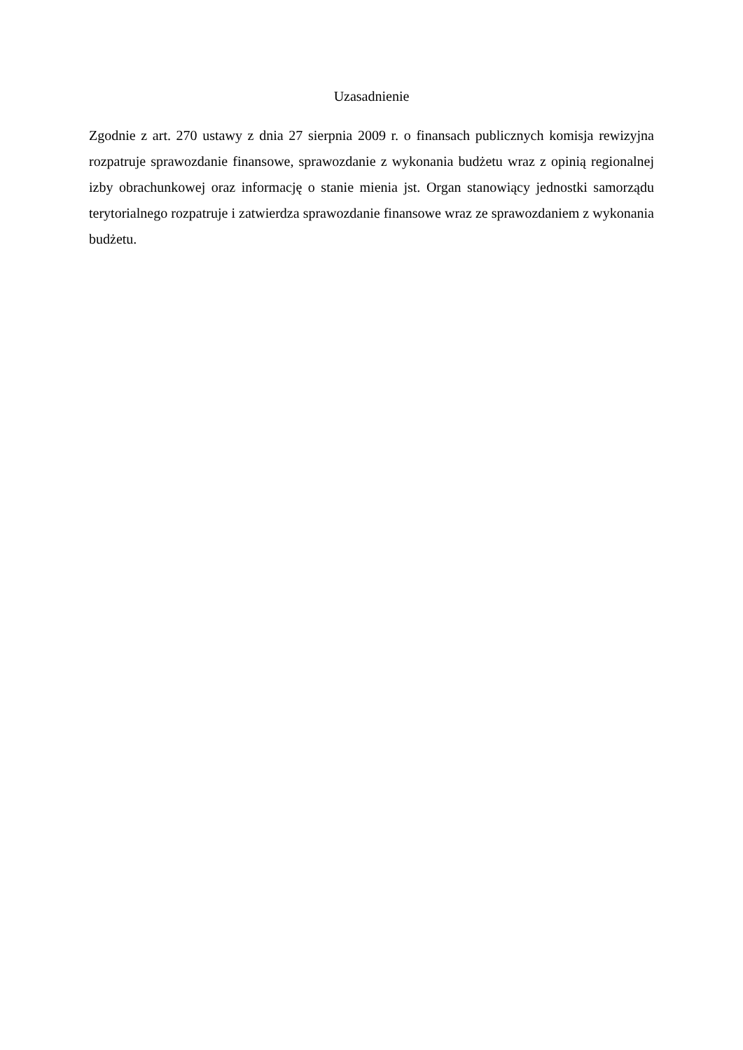Uzasadnienie
Zgodnie z art. 270 ustawy z dnia 27 sierpnia 2009 r. o finansach publicznych komisja rewizyjna rozpatruje sprawozdanie finansowe, sprawozdanie z wykonania budżetu wraz z opinią regionalnej izby obrachunkowej oraz informację o stanie mienia jst. Organ stanowiący jednostki samorządu terytorialnego rozpatruje i zatwierdza sprawozdanie finansowe wraz ze sprawozdaniem z wykonania budżetu.